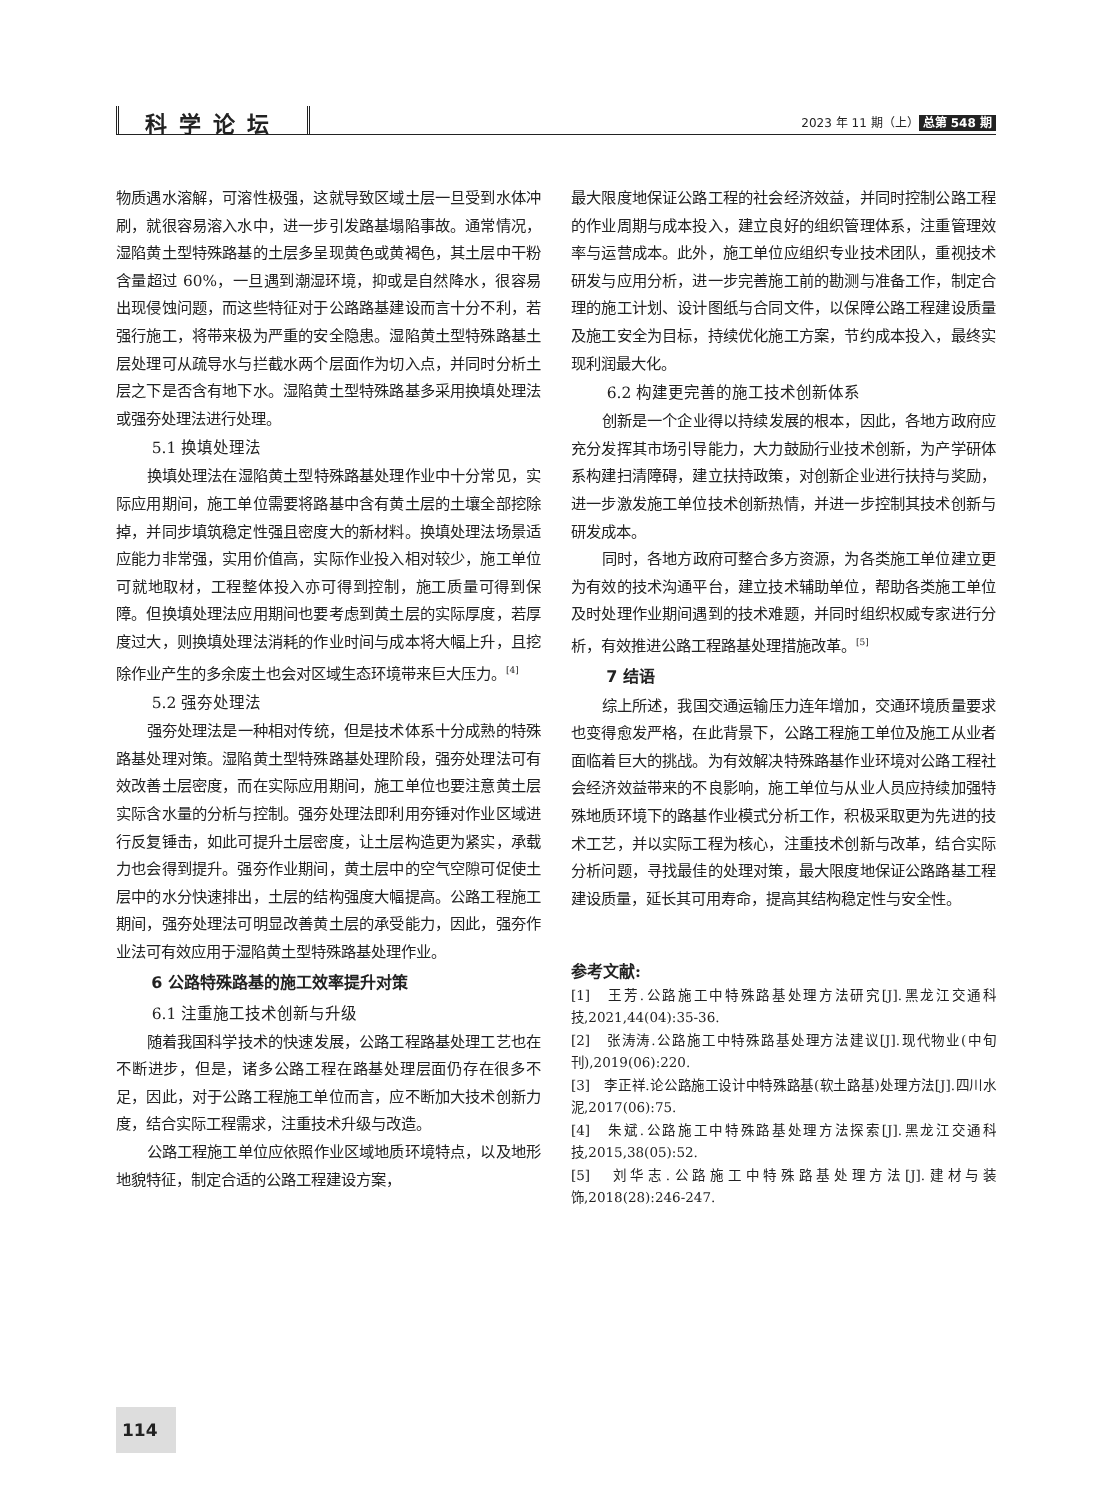科学论坛
2023 年 11 期（上） 总第 548 期
物质遇水溶解，可溶性极强，这就导致区域土层一旦受到水体冲刷，就很容易溶入水中，进一步引发路基塌陷事故。通常情况，湿陷黄土型特殊路基的土层多呈现黄色或黄褐色，其土层中干粉含量超过 60%，一旦遇到潮湿环境，抑或是自然降水，很容易出现侵蚀问题，而这些特征对于公路路基建设而言十分不利，若强行施工，将带来极为严重的安全隐患。湿陷黄土型特殊路基土层处理可从疏导水与拦截水两个层面作为切入点，并同时分析土层之下是否含有地下水。湿陷黄土型特殊路基多采用换填处理法或强夯处理法进行处理。
5.1 换填处理法
换填处理法在湿陷黄土型特殊路基处理作业中十分常见，实际应用期间，施工单位需要将路基中含有黄土层的土壤全部挖除掉，并同步填筑稳定性强且密度大的新材料。换填处理法场景适应能力非常强，实用价值高，实际作业投入相对较少，施工单位可就地取材，工程整体投入亦可得到控制，施工质量可得到保障。但换填处理法应用期间也要考虑到黄土层的实际厚度，若厚度过大，则换填处理法消耗的作业时间与成本将大幅上升，且挖除作业产生的多余废土也会对区域生态环境带来巨大压力。<sup>[4]</sup>
5.2 强夯处理法
强夯处理法是一种相对传统，但是技术体系十分成熟的特殊路基处理对策。湿陷黄土型特殊路基处理阶段，强夯处理法可有效改善土层密度，而在实际应用期间，施工单位也要注意黄土层实际含水量的分析与控制。强夯处理法即利用夯锤对作业区域进行反复锤击，如此可提升土层密度，让土层构造更为紧实，承载力也会得到提升。强夯作业期间，黄土层中的空气空隙可促使土层中的水分快速排出，土层的结构强度大幅提高。公路工程施工期间，强夯处理法可明显改善黄土层的承受能力，因此，强夯作业法可有效应用于湿陷黄土型特殊路基处理作业。
6 公路特殊路基的施工效率提升对策
6.1 注重施工技术创新与升级
随着我国科学技术的快速发展，公路工程路基处理工艺也在不断进步，但是，诸多公路工程在路基处理层面仍存在很多不足，因此，对于公路工程施工单位而言，应不断加大技术创新力度，结合实际工程需求，注重技术升级与改造。
公路工程施工单位应依照作业区域地质环境特点，以及地形地貌特征，制定合适的公路工程建设方案，
最大限度地保证公路工程的社会经济效益，并同时控制公路工程的作业周期与成本投入，建立良好的组织管理体系，注重管理效率与运营成本。此外，施工单位应组织专业技术团队，重视技术研发与应用分析，进一步完善施工前的勘测与准备工作，制定合理的施工计划、设计图纸与合同文件，以保障公路工程建设质量及施工安全为目标，持续优化施工方案，节约成本投入，最终实现利润最大化。
6.2 构建更完善的施工技术创新体系
创新是一个企业得以持续发展的根本，因此，各地方政府应充分发挥其市场引导能力，大力鼓励行业技术创新，为产学研体系构建扫清障碍，建立扶持政策，对创新企业进行扶持与奖励，进一步激发施工单位技术创新热情，并进一步控制其技术创新与研发成本。
同时，各地方政府可整合多方资源，为各类施工单位建立更为有效的技术沟通平台，建立技术辅助单位，帮助各类施工单位及时处理作业期间遇到的技术难题，并同时组织权威专家进行分析，有效推进公路工程路基处理措施改革。<sup>[5]</sup>
7 结语
综上所述，我国交通运输压力连年增加，交通环境质量要求也变得愈发严格，在此背景下，公路工程施工单位及施工从业者面临着巨大的挑战。为有效解决特殊路基作业环境对公路工程社会经济效益带来的不良影响，施工单位与从业人员应持续加强特殊地质环境下的路基作业模式分析工作，积极采取更为先进的技术工艺，并以实际工程为核心，注重技术创新与改革，结合实际分析问题，寻找最佳的处理对策，最大限度地保证公路路基工程建设质量，延长其可用寿命，提高其结构稳定性与安全性。
参考文献:
[1]　王芳.公路施工中特殊路基处理方法研究[J].黑龙江交通科技,2021,44(04):35-36.
[2]　张涛涛.公路施工中特殊路基处理方法建议[J].现代物业(中旬刊),2019(06):220.
[3]　李正祥.论公路施工设计中特殊路基(软土路基)处理方法[J].四川水泥,2017(06):75.
[4]　朱斌.公路施工中特殊路基处理方法探索[J].黑龙江交通科技,2015,38(05):52.
[5]　刘华志.公路施工中特殊路基处理方法[J].建材与装饰,2018(28):246-247.
114